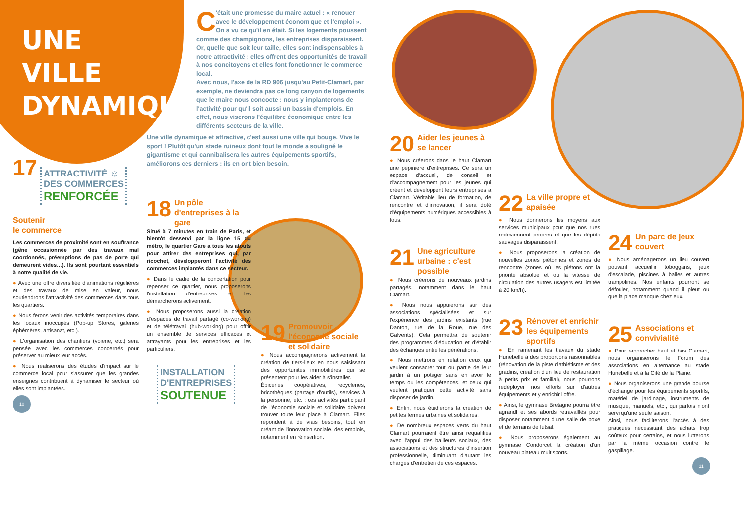UNE VILLE DYNAMIQUE
ATTRACTIVITÉ ☺
DES COMMERCES RENFORCÉE
17
Soutenir
le commerce
Les commerces de proximité sont en souffrance (gêne occasionnée par des travaux mal coordonnés, préemptions de pas de porte qui demeurent vides…). Ils sont pourtant essentiels à notre qualité de vie.
● Avec une offre diversifiée d'animations régulières et des travaux de mise en valeur, nous soutiendrons l'attractivité des commerces dans tous les quartiers.
● Nous ferons venir des activités temporaires dans les locaux inoccupés (Pop-up Stores, galeries éphémères, artisanat, etc.).
● L'organisation des chantiers (voierie, etc.) sera pensée avec les commerces concernés pour préserver au mieux leur accès.
● Nous réaliserons des études d'impact sur le commerce local pour s'assurer que les grandes enseignes contribuent à dynamiser le secteur où elles sont implantées.
10
C 'était une promesse du maire actuel : « renouer avec le développement économique et l'emploi ». On a vu ce qu'il en était. Si les logements poussent comme des champignons, les entreprises disparaissent. Or, quelle que soit leur taille, elles sont indispensables à notre attractivité : elles offrent des opportunités de travail à nos concitoyens et elles font fonctionner le commerce local.
Avec nous, l'axe de la RD 906 jusqu'au Petit-Clamart, par exemple, ne deviendra pas ce long canyon de logements que le maire nous concocte : nous y implanterons de l'activité pour qu'il soit aussi un bassin d'emplois. En effet, nous viserons l'équilibre économique entre les différents secteurs de la ville.
Une ville dynamique et attractive, c'est aussi une ville qui bouge. Vive le sport ! Plutôt qu'un stade ruineux dont tout le monde a souligné le gigantisme et qui cannibalisera les autres équipements sportifs, améliorons ces derniers : ils en ont bien besoin.
18
Un pôle d'entreprises à la gare
Situé à 7 minutes en train de Paris, et bientôt desservi par la ligne 15 du métro, le quartier Gare a tous les atouts pour attirer des entreprises qui, par ricochet, développeront l'activité des commerces implantés dans ce secteur.
● Dans le cadre de la concertation pour repenser ce quartier, nous proposerons l'installation d'entreprises et les démarcherons activement.
● Nous proposerons aussi la création d'espaces de travail partagé (co-working) et de télétravail (hub-working) pour offrir un ensemble de services efficaces et attrayants pour les entreprises et les particuliers.
INSTALLATION
D'ENTREPRISES SOUTENUE
19
Promouvoir l'économie sociale et solidaire
● Nous accompagnerons activement la création de tiers-lieux en nous saisissant des opportunités immobilières qui se présentent pour les aider à s'installer.
Épiceries coopératives, recycleries, bricothèques (partage d'outils), services à la personne, etc. : ces activités participant de l'économie sociale et solidaire doivent trouver toute leur place à Clamart. Elles répondent à de vrais besoins, tout en créant de l'innovation sociale, des emplois, notamment en réinsertion.
20
Aider les jeunes à se lancer
● Nous créerons dans le haut Clamart une pépinière d'entreprises. Ce sera un espace d'accueil, de conseil et d'accompagnement pour les jeunes qui créent et développent leurs entreprises à Clamart. Véritable lieu de formation, de rencontre et d'innovation, il sera doté d'équipements numériques accessibles à tous.
21
Une agriculture urbaine : c'est possible
● Nous créerons de nouveaux jardins partagés, notamment dans le haut Clamart.
● Nous nous appuierons sur des associations spécialisées et sur l'expérience des jardins existants (rue Danton, rue de la Roue, rue des Galvents). Cela permettra de soutenir des programmes d'éducation et d'établir des échanges entre les générations.
● Nous mettrons en relation ceux qui veulent consacrer tout ou partie de leur jardin à un potager sans en avoir le temps ou les compétences, et ceux qui veulent pratiquer cette activité sans disposer de jardin.
● Enfin, nous étudierons la création de petites fermes urbaines et solidaires.
● De nombreux espaces verts du haut Clamart pourraient être ainsi requalifiés avec l'appui des bailleurs sociaux, des associations et des structures d'insertion professionnelle, diminuant d'autant les charges d'entretien de ces espaces.
22
La ville propre et apaisée
● Nous donnerons les moyens aux services municipaux pour que nos rues redeviennent propres et que les dépôts sauvages disparaissent.
● Nous proposerons la création de nouvelles zones piétonnes et zones de rencontre (zones où les piétons ont la priorité absolue et où la vitesse de circulation des autres usagers est limitée à 20 km/h).
23
Rénover et enrichir les équipements sportifs
● En ramenant les travaux du stade Hunebelle à des proportions raisonnables (rénovation de la piste d'athlétisme et des gradins, création d'un lieu de restauration à petits prix et familial), nous pourrons redéployer nos efforts sur d'autres équipements et y enrichir l'offre.
● Ainsi, le gymnase Bretagne pourra être agrandi et ses abords retravaillés pour disposer notamment d'une salle de boxe et de terrains de futsal.
● Nous proposerons également au gymnase Condorcet la création d'un nouveau plateau multisports.
24
Un parc de jeux couvert
● Nous aménagerons un lieu couvert pouvant accueillir toboggans, jeux d'escalade, piscines à balles et autres trampolines. Nos enfants pourront se défouler, notamment quand il pleut ou que la place manque chez eux.
25
Associations et convivialité
● Pour rapprocher haut et bas Clamart, nous organiserons le Forum des associations en alternance au stade Hunebelle et à la Cité de la Plaine.
● Nous organiserons une grande bourse d'échange pour les équipements sportifs, matériel de jardinage, instruments de musique, manuels, etc., qui parfois n'ont servi qu'une seule saison.
Ainsi, nous faciliterons l'accès à des pratiques nécessitant des achats trop coûteux pour certains, et nous lutterons par la même occasion contre le gaspillage.
11